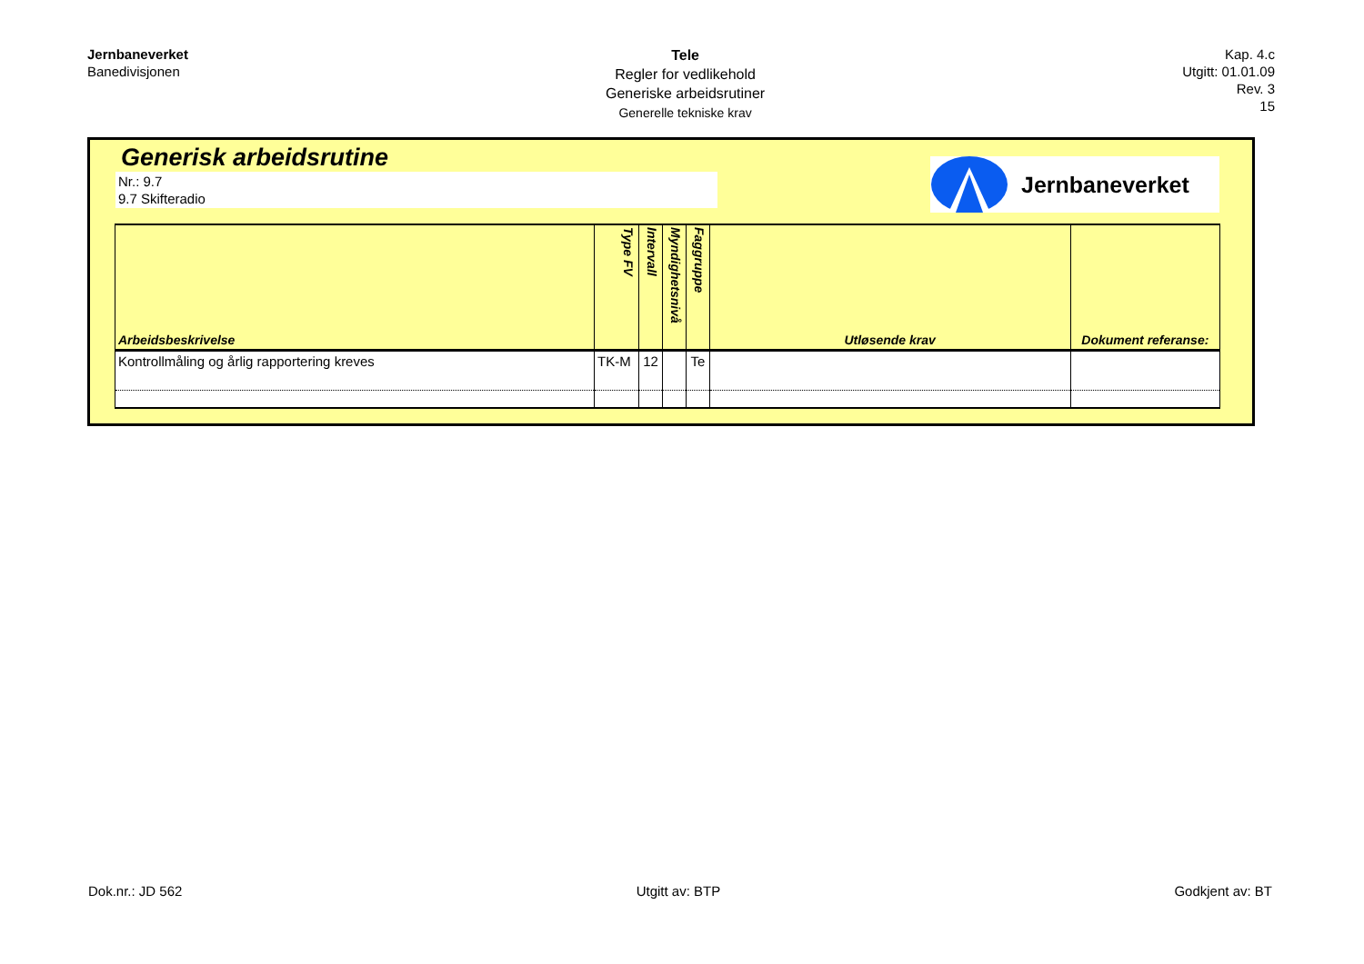Jernbaneverket
Banedivisjonen
Tele
Regler for vedlikehold
Generiske arbeidsrutiner
Generelle tekniske krav
Kap. 4.c
Utgitt: 01.01.09
Rev. 3
15
Generisk arbeidsrutine
Nr.: 9.7
9.7 Skifteradio
Jernbaneverket
| Arbeidsbeskrivelse | Type FV | Intervall | Myndighetsnivå | Faggruppe | Utløsende krav | Dokument referanse: |
| --- | --- | --- | --- | --- | --- | --- |
| Kontrollmåling og årlig rapportering kreves | TK-M | 12 | | Te | | |
Dok.nr.: JD 562 Utgitt av: BTP Godkjent av: BT